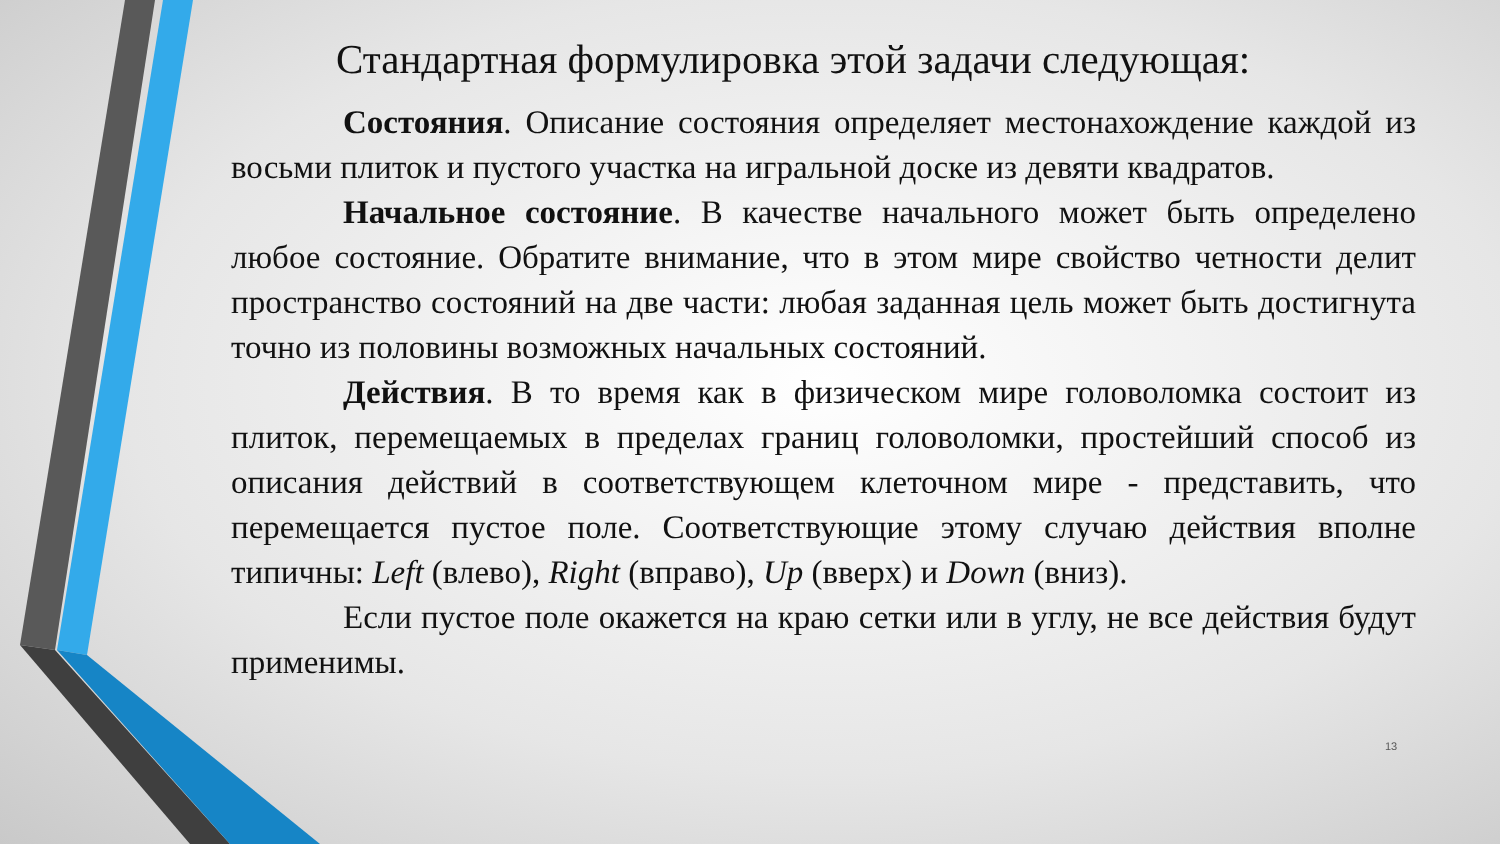Стандартная формулировка этой задачи следующая:
Состояния. Описание состояния определяет местонахождение каждой из восьми плиток и пустого участка на игральной доске из девяти квадратов.
Начальное состояние. В качестве начального может быть определено любое состояние. Обратите внимание, что в этом мире свойство четности делит пространство состояний на две части: любая заданная цель может быть достигнута точно из половины возможных начальных состояний.
Действия. В то время как в физическом мире головоломка состоит из плиток, перемещаемых в пределах границ головоломки, простейший способ из описания действий в соответствующем клеточном мире - представить, что перемещается пустое поле. Соответствующие этому случаю действия вполне типичны: Left (влево), Right (вправо), Up (вверх) и Down (вниз).
Если пустое поле окажется на краю сетки или в углу, не все действия будут применимы.
13